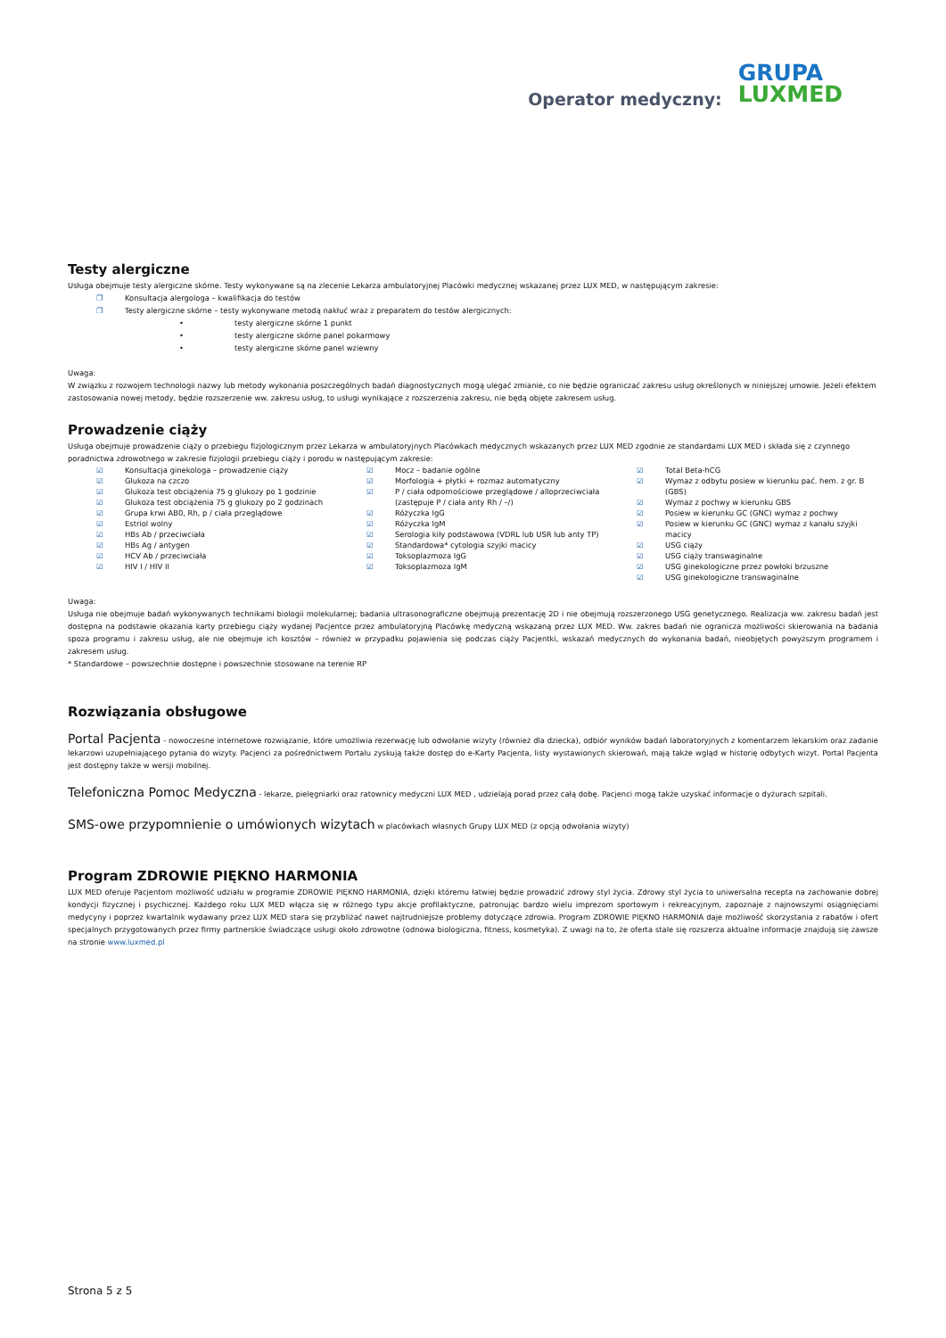Operator medyczny: GRUPA
LUXMED
Testy alergiczne
Usługa obejmuje testy alergiczne skórne. Testy wykonywane są na zlecenie Lekarza ambulatoryjnej Placówki medycznej wskazanej przez LUX MED, w następującym zakresie:
❐ Konsultacja alergologa – kwalifikacja do testów
❐ Testy alergiczne skórne – testy wykonywane metodą nakłuć wraz z preparatem do testów alergicznych:
• testy alergiczne skórne 1 punkt
• testy alergiczne skórne panel pokarmowy
• testy alergiczne skórne panel wziewny
Uwaga:
W związku z rozwojem technologii nazwy lub metody wykonania poszczególnych badań diagnostycznych mogą ulegać zmianie, co nie będzie ograniczać zakresu usług określonych w niniejszej umowie. Jeżeli efektem zastosowania nowej metody, będzie rozszerzenie ww. zakresu usług, to usługi wynikające z rozszerzenia zakresu, nie będą objęte zakresem usług.
Prowadzenie ciąży
Usługa obejmuje prowadzenie ciąży o przebiegu fizjologicznym przez Lekarza w ambulatoryjnych Placówkach medycznych wskazanych przez LUX MED zgodnie ze standardami LUX MED i składa się z czynnego poradnictwa zdrowotnego w zakresie fizjologii przebiegu ciąży i porodu w następującym zakresie:
☑ Konsultacja ginekologa – prowadzenie ciąży
☑ Glukoza na czczo
☑ Glukoza test obciążenia 75 g glukozy po 1 godzinie
☑ Glukoza test obciążenia 75 g glukozy po 2 godzinach
☑ Grupa krwi AB0, Rh, p / ciała przeglądowe
☑ Estriol wolny
☑ HBs Ab / przeciwciała
☑ HBs Ag / antygen
☑ HCV Ab / przeciwciała
☑ HIV I / HIV II
☑ Mocz – badanie ogólne
☑ Morfologia + płytki + rozmaz automatyczny
☑ P / ciała odpornościowe przeglądowe / alloprzeciwciała (zastępuje P / ciała anty Rh / –/)
☑ Różyczka IgG
☑ Różyczka IgM
☑ Serologia kiły podstawowa (VDRL lub USR lub anty TP)
☑ Standardowa* cytologia szyjki macicy
☑ Toksoplazmoza IgG
☑ Toksoplazmoza IgM
☑ Total Beta-hCG
☑ Wymaz z odbytu posiew w kierunku pać. hem. z gr. B (GBS)
☑ Wymaz z pochwy w kierunku GBS
☑ Posiew w kierunku GC (GNC) wymaz z pochwy
☑ Posiew w kierunku GC (GNC) wymaz z kanału szyjki macicy
☑ USG ciąży
☑ USG ciąży transwaginalne
☑ USG ginekologiczne przez powłoki brzuszne
☑ USG ginekologiczne transwaginalne
Uwaga:
Usługa nie obejmuje badań wykonywanych technikami biologii molekularnej; badania ultrasonograficzne obejmują prezentację 2D i nie obejmują rozszerzonego USG genetycznego. Realizacja ww. zakresu badań jest dostępna na podstawie okazania karty przebiegu ciąży wydanej Pacjentce przez ambulatoryjną Placówkę medyczną wskazaną przez LUX MED. Ww. zakres badań nie ogranicza możliwości skierowania na badania spoza programu i zakresu usług, ale nie obejmuje ich kosztów – również w przypadku pojawienia się podczas ciąży Pacjentki, wskazań medycznych do wykonania badań, nieobjętych powyższym programem i zakresem usług.
* Standardowe – powszechnie dostępne i powszechnie stosowane na terenie RP
Rozwiązania obsługowe
Portal Pacjenta - nowoczesne internetowe rozwiązanie, które umożliwia rezerwację lub odwołanie wizyty (również dla dziecka), odbiór wyników badań laboratoryjnych z komentarzem lekarskim oraz zadanie lekarzowi uzupełniającego pytania do wizyty. Pacjenci za pośrednictwem Portalu zyskują także dostęp do e-Karty Pacjenta, listy wystawionych skierowań, mają także wgląd w historię odbytych wizyt. Portal Pacjenta jest dostępny także w wersji mobilnej.
Telefoniczna Pomoc Medyczna - lekarze, pielęgniarki oraz ratownicy medyczni LUX MED , udzielają porad przez całą dobę. Pacjenci mogą także uzyskać informacje o dyżurach szpitali.
SMS-owe przypomnienie o umówionych wizytach w placówkach własnych Grupy LUX MED (z opcją odwołania wizyty)
Program ZDROWIE PIĘKNO HARMONIA
LUX MED oferuje Pacjentom możliwość udziału w programie ZDROWIE PIĘKNO HARMONIA, dzięki któremu łatwiej będzie prowadzić zdrowy styl życia. Zdrowy styl życia to uniwersalna recepta na zachowanie dobrej kondycji fizycznej i psychicznej. Każdego roku LUX MED włącza się w różnego typu akcje profilaktyczne, patronując bardzo wielu imprezom sportowym i rekreacyjnym, zapoznaje z najnowszymi osiągnięciami medycyny i poprzez kwartalnik wydawany przez LUX MED stara się przybliżać nawet najtrudniejsze problemy dotyczące zdrowia. Program ZDROWIE PIĘKNO HARMONIA daje możliwość skorzystania z rabatów i ofert specjalnych przygotowanych przez firmy partnerskie świadczące usługi około zdrowotne (odnowa biologiczna, fitness, kosmetyka). Z uwagi na to, że oferta stale się rozszerza aktualne informacje znajdują się zawsze na stronie www.luxmed.pl
Strona 5 z 5